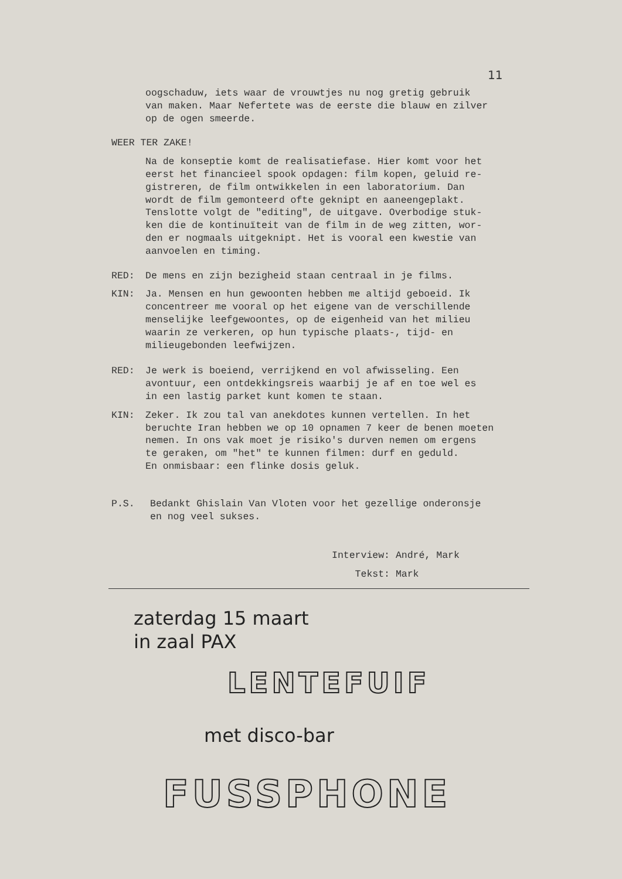11
oogschaduw, iets waar de vrouwtjes nu nog gretig gebruik
van maken. Maar Nefertete was de eerste die blauw en zilver
op de ogen smeerde.
WEER TER ZAKE!
Na de konseptie komt de realisatiefase. Hier komt voor het
eerst het financieel spook opdagen: film kopen, geluid re-
gistreren, de film ontwikkelen in een laboratorium. Dan
wordt de film gemonteerd ofte geknipt en aaneengeplakt.
Tenslotte volgt de "editing", de uitgave. Overbodige stuk-
ken die de kontinuïteit van de film in de weg zitten, wor-
den er nogmaals uitgeknipt. Het is vooral een kwestie van
aanvoelen en timing.
RED: De mens en zijn bezigheid staan centraal in je films.
KIN: Ja. Mensen en hun gewoonten hebben me altijd geboeid. Ik
concentreer me vooral op het eigene van de verschillende
menselijke leefgewoontes, op de eigenheid van het milieu
waarin ze verkeren, op hun typische plaats-, tijd- en
milieugebonden leefwijzen.
RED: Je werk is boeiend, verrijkend en vol afwisseling. Een
avontuur, een ontdekkingsreis waarbij je af en toe wel es
in een lastig parket kunt komen te staan.
KIN: Zeker. Ik zou tal van anekdotes kunnen vertellen. In het
beruchte Iran hebben we op 10 opnamen 7 keer de benen moeten
nemen. In ons vak moet je risiko's durven nemen om ergens
te geraken, om "het" te kunnen filmen: durf en geduld.
En onmisbaar: een flinke dosis geluk.
P.S. Bedankt Ghislain Van Vloten voor het gezellige onderonsje
en nog veel sukses.
Interview: André, Mark
Tekst: Mark
zaterdag 15 maart
in zaal PAX
LENTEFUIF
met disco-bar
FUSSPHONE